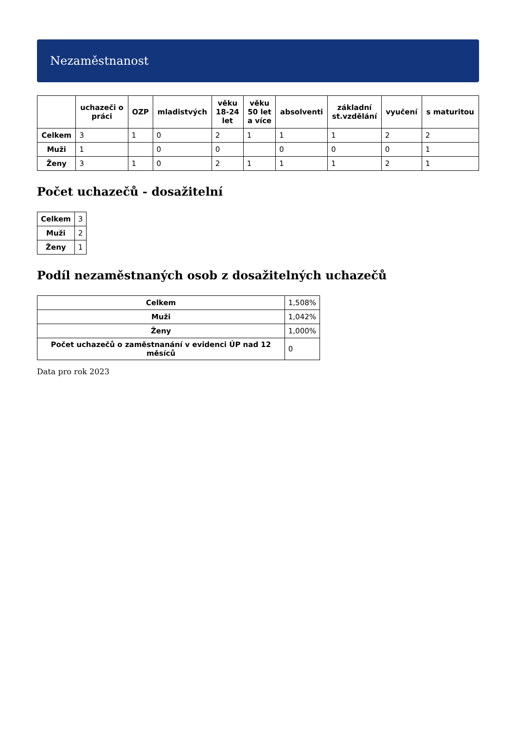Nezaměstnanost
| | uchazeči o práci | OZP | mladistvých | věku 18-24 let | věku 50 let a více | absolventi | základní st.vzdělání | vyučení | s maturitou |
| --- | --- | --- | --- | --- | --- | --- | --- | --- | --- |
| Celkem | 3 | 1 | 0 | 2 | 1 | 1 | 1 | 2 | 2 |
| Muži | 1 | | 0 | 0 | | 0 | 0 | 0 | 1 |
| Ženy | 3 | 1 | 0 | 2 | 1 | 1 | 1 | 2 | 1 |
Počet uchazečů - dosažitelní
| Celkem | 3 |
| Muži | 2 |
| Ženy | 1 |
Podíl nezaměstnaných osob z dosažitelných uchazečů
| Celkem | 1,508% |
| Muži | 1,042% |
| Ženy | 1,000% |
| Počet uchazečů o zaměstnanání v evidenci ÚP nad 12 měsíců | 0 |
Data pro rok 2023